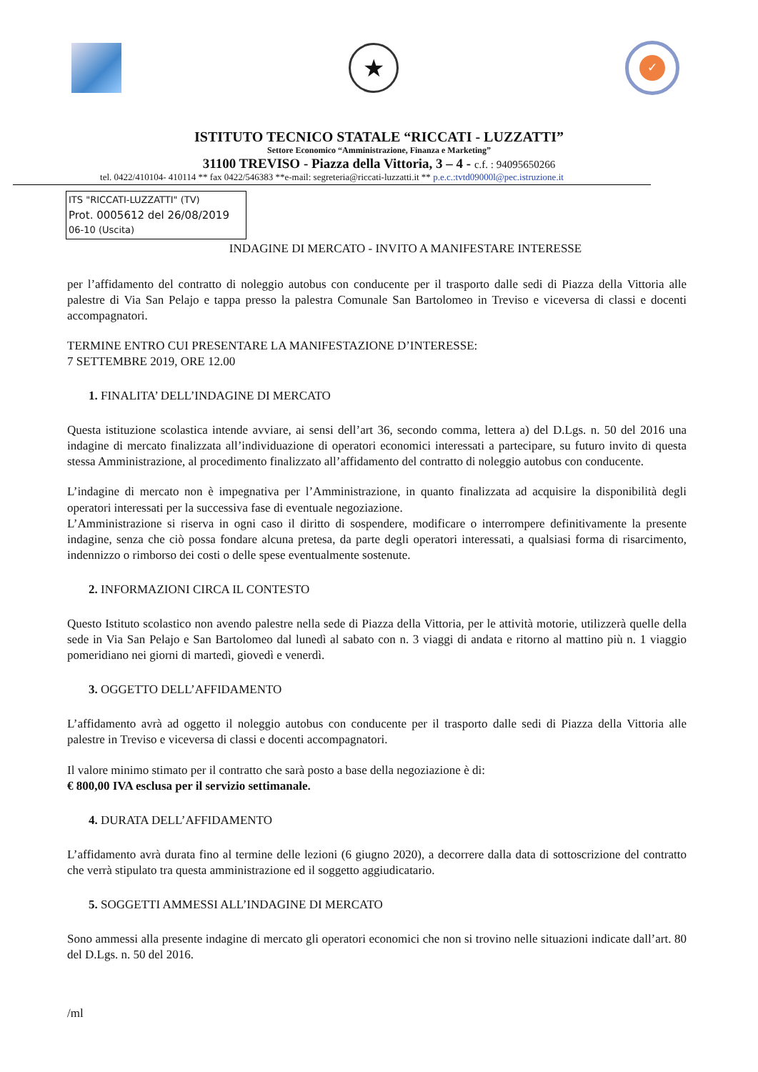★
✓
ISTITUTO TECNICO STATALE “RICCATI - LUZZATTI”
Settore Economico “Amministrazione, Finanza e Marketing”
31100 TREVISO - Piazza della Vittoria, 3 – 4 - c.f. : 94095650266
tel. 0422/410104- 410114 ** fax 0422/546383 **e-mail: segreteria@riccati-luzzatti.it ** p.e.c.:tvtd09000l@pec.istruzione.it
ITS "RICCATI-LUZZATTI" (TV)
Prot. 0005612 del 26/08/2019
06-10 (Uscita)
INDAGINE DI MERCATO - INVITO A MANIFESTARE INTERESSE
per l’affidamento del contratto di noleggio autobus con conducente per il trasporto dalle sedi di Piazza della Vittoria alle palestre di Via San Pelajo e tappa presso la palestra Comunale San Bartolomeo in Treviso e viceversa di classi e docenti accompagnatori.
TERMINE ENTRO CUI PRESENTARE LA MANIFESTAZIONE D’INTERESSE:
7 SETTEMBRE 2019, ORE 12.00
1. FINALITA’ DELL’INDAGINE DI MERCATO
Questa istituzione scolastica intende avviare, ai sensi dell’art 36, secondo comma, lettera a) del D.Lgs. n. 50 del 2016 una indagine di mercato finalizzata all’individuazione di operatori economici interessati a partecipare, su futuro invito di questa stessa Amministrazione, al procedimento finalizzato all’affidamento del contratto di noleggio autobus con conducente.
L’indagine di mercato non è impegnativa per l’Amministrazione, in quanto finalizzata ad acquisire la disponibilità degli operatori interessati per la successiva fase di eventuale negoziazione.
L’Amministrazione si riserva in ogni caso il diritto di sospendere, modificare o interrompere definitivamente la presente indagine, senza che ciò possa fondare alcuna pretesa, da parte degli operatori interessati, a qualsiasi forma di risarcimento, indennizzo o rimborso dei costi o delle spese eventualmente sostenute.
2. INFORMAZIONI CIRCA IL CONTESTO
Questo Istituto scolastico non avendo palestre nella sede di Piazza della Vittoria, per le attività motorie, utilizzerà quelle della sede in Via San Pelajo e San Bartolomeo dal lunedì al sabato con n. 3 viaggi di andata e ritorno al mattino più n. 1 viaggio pomeridiano nei giorni di martedì, giovedì e venerdì.
3. OGGETTO DELL’AFFIDAMENTO
L’affidamento avrà ad oggetto il noleggio autobus con conducente per il trasporto dalle sedi di Piazza della Vittoria alle palestre in Treviso e viceversa di classi e docenti accompagnatori.
Il valore minimo stimato per il contratto che sarà posto a base della negoziazione è di:
€ 800,00 IVA esclusa per il servizio settimanale.
4. DURATA DELL’AFFIDAMENTO
L’affidamento avrà durata fino al termine delle lezioni (6 giugno 2020), a decorrere dalla data di sottoscrizione del contratto che verrà stipulato tra questa amministrazione ed il soggetto aggiudicatario.
5. SOGGETTI AMMESSI ALL’INDAGINE DI MERCATO
Sono ammessi alla presente indagine di mercato gli operatori economici che non si trovino nelle situazioni indicate dall’art. 80 del D.Lgs. n. 50 del 2016.
/ml